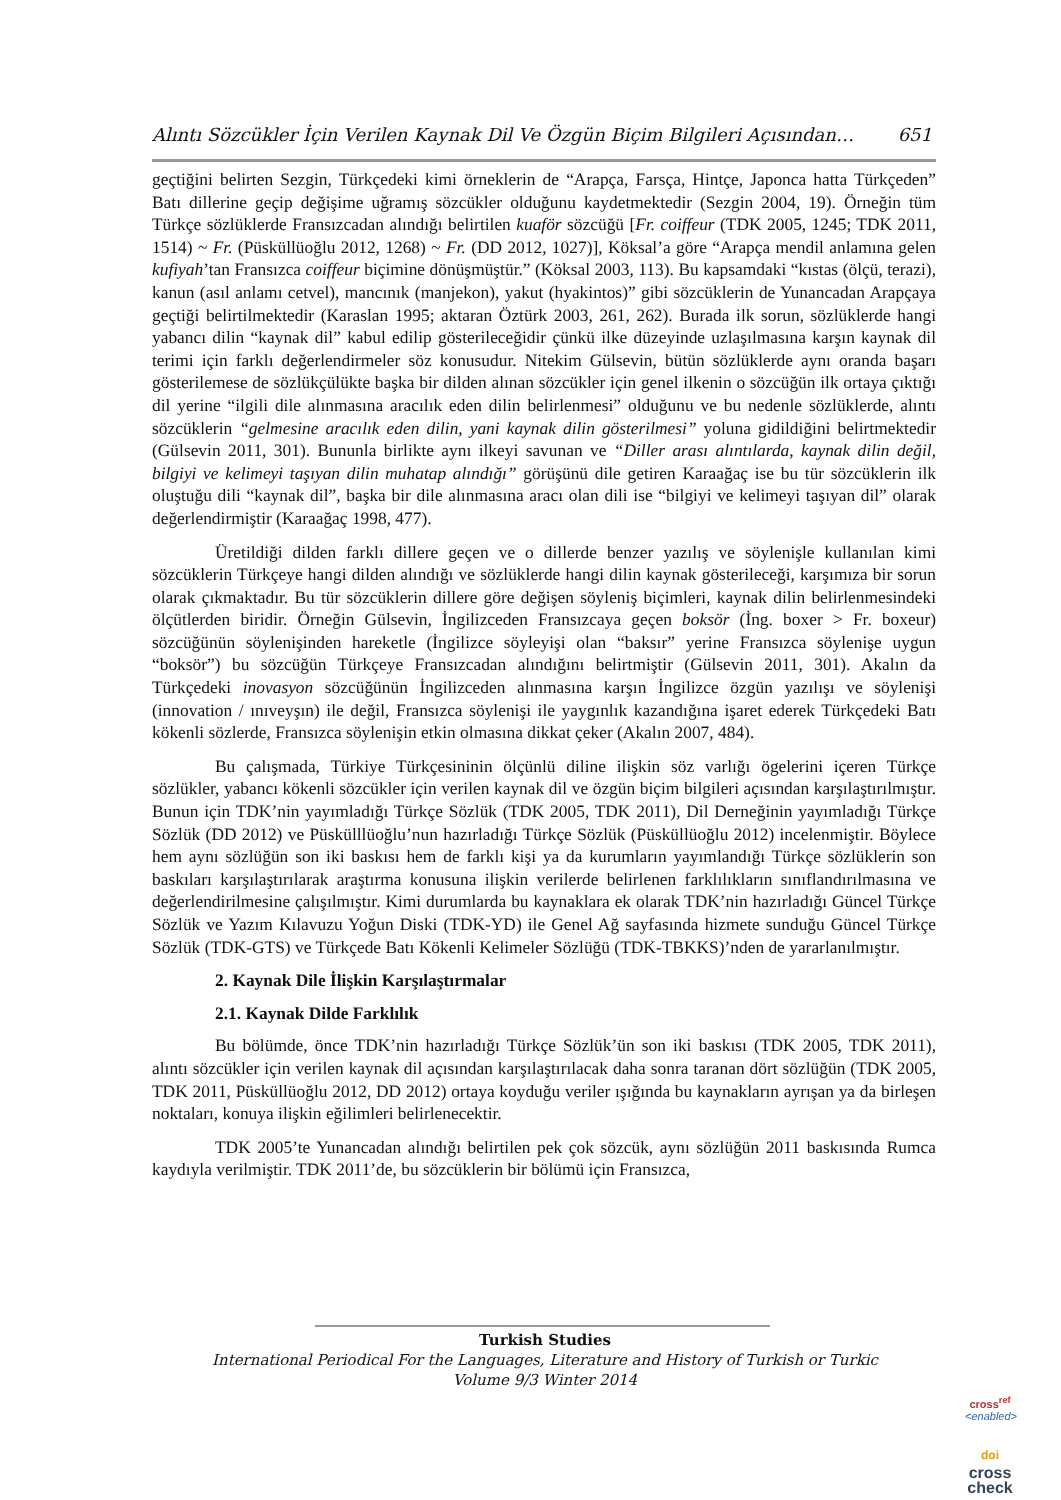Alıntı Sözcükler İçin Verilen Kaynak Dil Ve Özgün Biçim Bilgileri Açısından… 651
geçtiğini belirten Sezgin, Türkçedeki kimi örneklerin de “Arapça, Farsça, Hintçe, Japonca hatta Türkçeden” Batı dillerine geçip değişime uğramış sözcükler olduğunu kaydetmektedir (Sezgin 2004, 19). Örneğin tüm Türkçe sözlüklerde Fransızcadan alındığı belirtilen kuaför sözcüğü [Fr. coiffeur (TDK 2005, 1245; TDK 2011, 1514) ~ Fr. (Püsküllüoğlu 2012, 1268) ~ Fr. (DD 2012, 1027)], Köksal’a göre “Arapça mendil anlamına gelen kufiyah’tan Fransızca coiffeur biçimine dönüşmüştür.” (Köksal 2003, 113). Bu kapsamdaki “kıstas (ölçü, terazi), kanun (asıl anlamı cetvel), mancınık (manjekon), yakut (hyakintos)” gibi sözcüklerin de Yunancadan Arapçaya geçtiği belirtilmektedir (Karaslan 1995; aktaran Öztürk 2003, 261, 262). Burada ilk sorun, sözlüklerde hangi yabancı dilin “kaynak dil” kabul edilip gösterileceğidir çünkü ilke düzeyinde uzlaşılmasına karşın kaynak dil terimi için farklı değerlendirmeler söz konusudur. Nitekim Gülsevin, bütün sözlüklerde aynı oranda başarı gösterilemese de sözlükçülükte başka bir dilden alınan sözcükler için genel ilkenin o sözcüğün ilk ortaya çıktığı dil yerine “ilgili dile alınmasına aracılık eden dilin belirlenmesi” olduğunu ve bu nedenle sözlüklerde, alıntı sözcüklerin “gelmesine aracılık eden dilin, yani kaynak dilin gösterilmesi” yoluna gidildiğini belirtmektedir (Gülsevin 2011, 301). Bununla birlikte aynı ilkeyi savunan ve “Diller arası alıntılarda, kaynak dilin değil, bilgiyi ve kelimeyi taşıyan dilin muhatap alındığı” görüşünü dile getiren Karaağaç ise bu tür sözcüklerin ilk oluştuğu dili “kaynak dil”, başka bir dile alınmasına aracı olan dili ise “bilgiyi ve kelimeyi taşıyan dil” olarak değerlendirmiştir (Karaağaç 1998, 477).
Üretildiği dilden farklı dillere geçen ve o dillerde benzer yazılış ve söylenişle kullanılan kimi sözcüklerin Türkçeye hangi dilden alındığı ve sözlüklerde hangi dilin kaynak gösterileceği, karşımıza bir sorun olarak çıkmaktadır. Bu tür sözcüklerin dillere göre değişen söyleniş biçimleri, kaynak dilin belirlenmesindeki ölçütlerden biridir. Örneğin Gülsevin, İngilizceden Fransızcaya geçen boksör (İng. boxer > Fr. boxeur) sözcüğünün söylenişinden hareketle (İngilizce söyleyişi olan “baksır” yerine Fransızca söylenişe uygun “boksör”) bu sözcüğün Türkçeye Fransızcadan alındığını belirtmiştir (Gülsevin 2011, 301). Akalın da Türkçedeki inovasyon sözcüğünün İngilizceden alınmasına karşın İngilizce özgün yazılışı ve söylenişi (innovation / ınıveyşın) ile değil, Fransızca söylenişi ile yaygınlık kazandığına işaret ederek Türkçedeki Batı kökenli sözlerde, Fransızca söylenişin etkin olmasına dikkat çeker (Akalın 2007, 484).
Bu çalışmada, Türkiye Türkçesininin ölçünlü diline ilişkin söz varlığı ögelerini içeren Türkçe sözlükler, yabancı kökenli sözcükler için verilen kaynak dil ve özgün biçim bilgileri açısından karşılaştırılmıştır. Bunun için TDK’nin yayımladığı Türkçe Sözlük (TDK 2005, TDK 2011), Dil Derneğinin yayımladığı Türkçe Sözlük (DD 2012) ve Püskülllüoğlu’nun hazırladığı Türkçe Sözlük (Püsküllüoğlu 2012) incelenmiştir. Böylece hem aynı sözlüğün son iki baskısı hem de farklı kişi ya da kurumların yayımlandığı Türkçe sözlüklerin son baskıları karşılaştırılarak araştırma konusuna ilişkin verilerde belirlenen farklılıkların sınıflandırılmasına ve değerlendirilmesine çalışılmıştır. Kimi durumlarda bu kaynaklara ek olarak TDK’nin hazırladığı Güncel Türkçe Sözlük ve Yazım Kılavuzu Yoğun Diski (TDK-YD) ile Genel Ağ sayfasında hizmete sunduğu Güncel Türkçe Sözlük (TDK-GTS) ve Türkçede Batı Kökenli Kelimeler Sözlüğü (TDK-TBKKS)’nden de yararlanılmıştır.
2. Kaynak Dile İlişkin Karşılaştırmalar
2.1. Kaynak Dilde Farklılık
Bu bölümde, önce TDK’nin hazırladığı Türkçe Sözlük’ün son iki baskısı (TDK 2005, TDK 2011), alıntı sözcükler için verilen kaynak dil açısından karşılaştırılacak daha sonra taranan dört sözlüğün (TDK 2005, TDK 2011, Püsküllüoğlu 2012, DD 2012) ortaya koyduğu veriler ışığında bu kaynakların ayrışan ya da birleşen noktaları, konuya ilişkin eğilimleri belirlenecektir.
TDK 2005’te Yunancadan alındığı belirtilen pek çok sözcük, aynı sözlüğün 2011 baskısında Rumca kaydıyla verilmiştir. TDK 2011’de, bu sözcüklerin bir bölümü için Fransızca,
Turkish Studies
International Periodical For the Languages, Literature and History of Turkish or Turkic
Volume 9/3 Winter 2014
cross<sup>ref</sup>
<enabled>
doi
cross
check